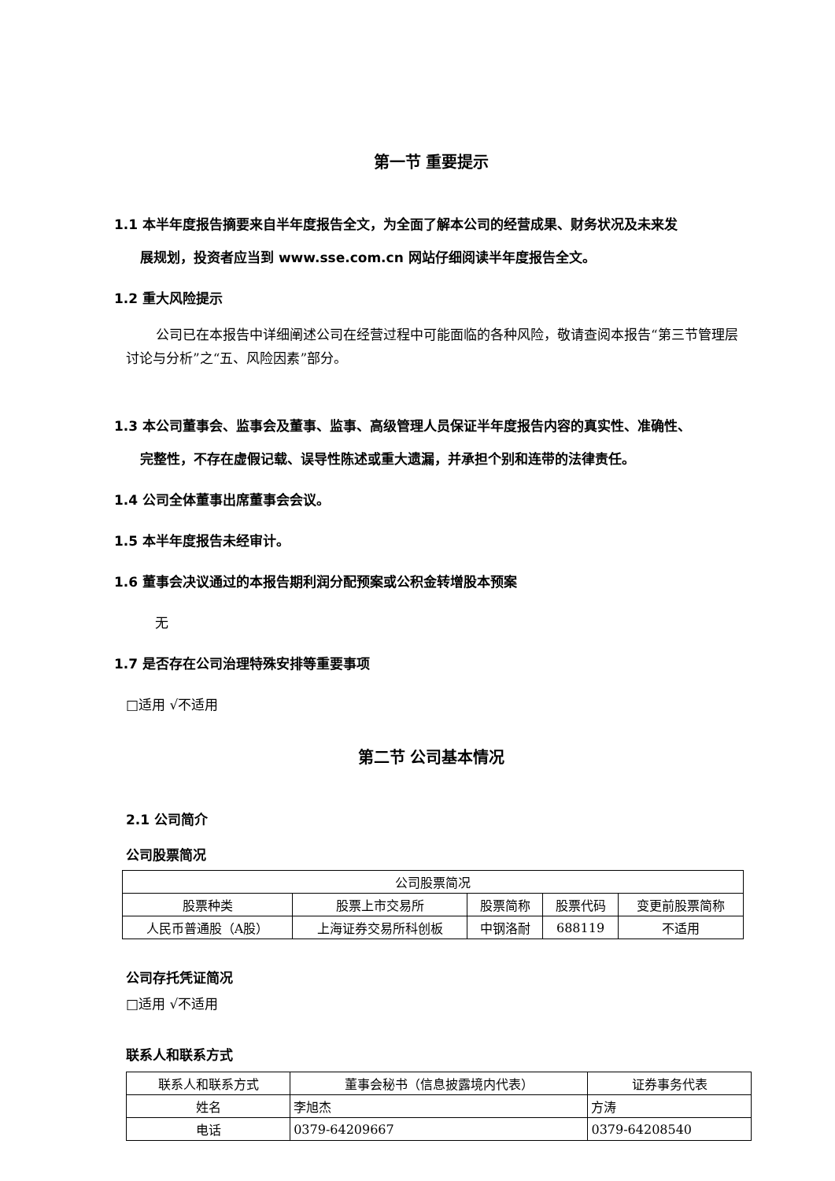第一节 重要提示
1.1 本半年度报告摘要来自半年度报告全文，为全面了解本公司的经营成果、财务状况及未来发
展规划，投资者应当到 www.sse.com.cn 网站仔细阅读半年度报告全文。
1.2 重大风险提示
公司已在本报告中详细阐述公司在经营过程中可能面临的各种风险，敬请查阅本报告“第三节管理层讨论与分析”之“五、风险因素”部分。
1.3 本公司董事会、监事会及董事、监事、高级管理人员保证半年度报告内容的真实性、准确性、
完整性，不存在虚假记载、误导性陈述或重大遗漏，并承担个别和连带的法律责任。
1.4 公司全体董事出席董事会会议。
1.5 本半年度报告未经审计。
1.6 董事会决议通过的本报告期利润分配预案或公积金转增股本预案
无
1.7 是否存在公司治理特殊安排等重要事项
□适用 √不适用
第二节 公司基本情况
2.1 公司简介
公司股票简况
| 公司股票简况 | | | | |
| 股票种类 | 股票上市交易所 | 股票简称 | 股票代码 | 变更前股票简称 |
| 人民币普通股（A股） | 上海证券交易所科创板 | 中钢洛耐 | 688119 | 不适用 |
公司存托凭证简况
□适用 √不适用
联系人和联系方式
| 联系人和联系方式 | 董事会秘书（信息披露境内代表） | 证券事务代表 |
| 姓名 | 李旭杰 | 方涛 |
| 电话 | 0379-64209667 | 0379-64208540 |